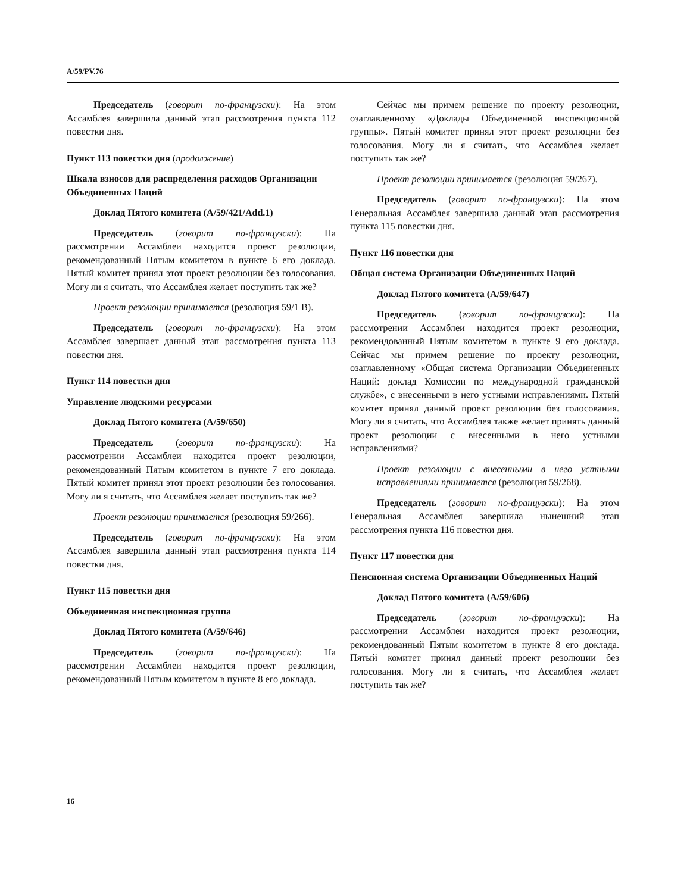A/59/PV.76
Председатель (говорит по-французски): На этом Ассамблея завершила данный этап рассмотрения пункта 112 повестки дня.
Пункт 113 повестки дня (продолжение)
Шкала взносов для распределения расходов Организации Объединенных Наций
Доклад Пятого комитета (A/59/421/Add.1)
Председатель (говорит по-французски): На рассмотрении Ассамблеи находится проект резолюции, рекомендованный Пятым комитетом в пункте 6 его доклада. Пятый комитет принял этот проект резолюции без голосования. Могу ли я считать, что Ассамблея желает поступить так же?
Проект резолюции принимается (резолюция 59/1 B).
Председатель (говорит по-французски): На этом Ассамблея завершает данный этап рассмотрения пункта 113 повестки дня.
Пункт 114 повестки дня
Управление людскими ресурсами
Доклад Пятого комитета (A/59/650)
Председатель (говорит по-французски): На рассмотрении Ассамблеи находится проект резолюции, рекомендованный Пятым комитетом в пункте 7 его доклада. Пятый комитет принял этот проект резолюции без голосования. Могу ли я считать, что Ассамблея желает поступить так же?
Проект резолюции принимается (резолюция 59/266).
Председатель (говорит по-французски): На этом Ассамблея завершила данный этап рассмотрения пункта 114 повестки дня.
Пункт 115 повестки дня
Объединенная инспекционная группа
Доклад Пятого комитета (A/59/646)
Председатель (говорит по-французски): На рассмотрении Ассамблеи находится проект резолюции, рекомендованный Пятым комитетом в пункте 8 его доклада.
Сейчас мы примем решение по проекту резолюции, озаглавленному «Доклады Объединенной инспекционной группы». Пятый комитет принял этот проект резолюции без голосования. Могу ли я считать, что Ассамблея желает поступить так же?
Проект резолюции принимается (резолюция 59/267).
Председатель (говорит по-французски): На этом Генеральная Ассамблея завершила данный этап рассмотрения пункта 115 повестки дня.
Пункт 116 повестки дня
Общая система Организации Объединенных Наций
Доклад Пятого комитета (A/59/647)
Председатель (говорит по-французски): На рассмотрении Ассамблеи находится проект резолюции, рекомендованный Пятым комитетом в пункте 9 его доклада. Сейчас мы примем решение по проекту резолюции, озаглавленному «Общая система Организации Объединенных Наций: доклад Комиссии по международной гражданской службе», с внесенными в него устными исправлениями. Пятый комитет принял данный проект резолюции без голосования. Могу ли я считать, что Ассамблея также желает принять данный проект резолюции с внесенными в него устными исправлениями?
Проект резолюции с внесенными в него устными исправлениями принимается (резолюция 59/268).
Председатель (говорит по-французски): На этом Генеральная Ассамблея завершила нынешний этап рассмотрения пункта 116 повестки дня.
Пункт 117 повестки дня
Пенсионная система Организации Объединенных Наций
Доклад Пятого комитета (A/59/606)
Председатель (говорит по-французски): На рассмотрении Ассамблеи находится проект резолюции, рекомендованный Пятым комитетом в пункте 8 его доклада. Пятый комитет принял данный проект резолюции без голосования. Могу ли я считать, что Ассамблея желает поступить так же?
16